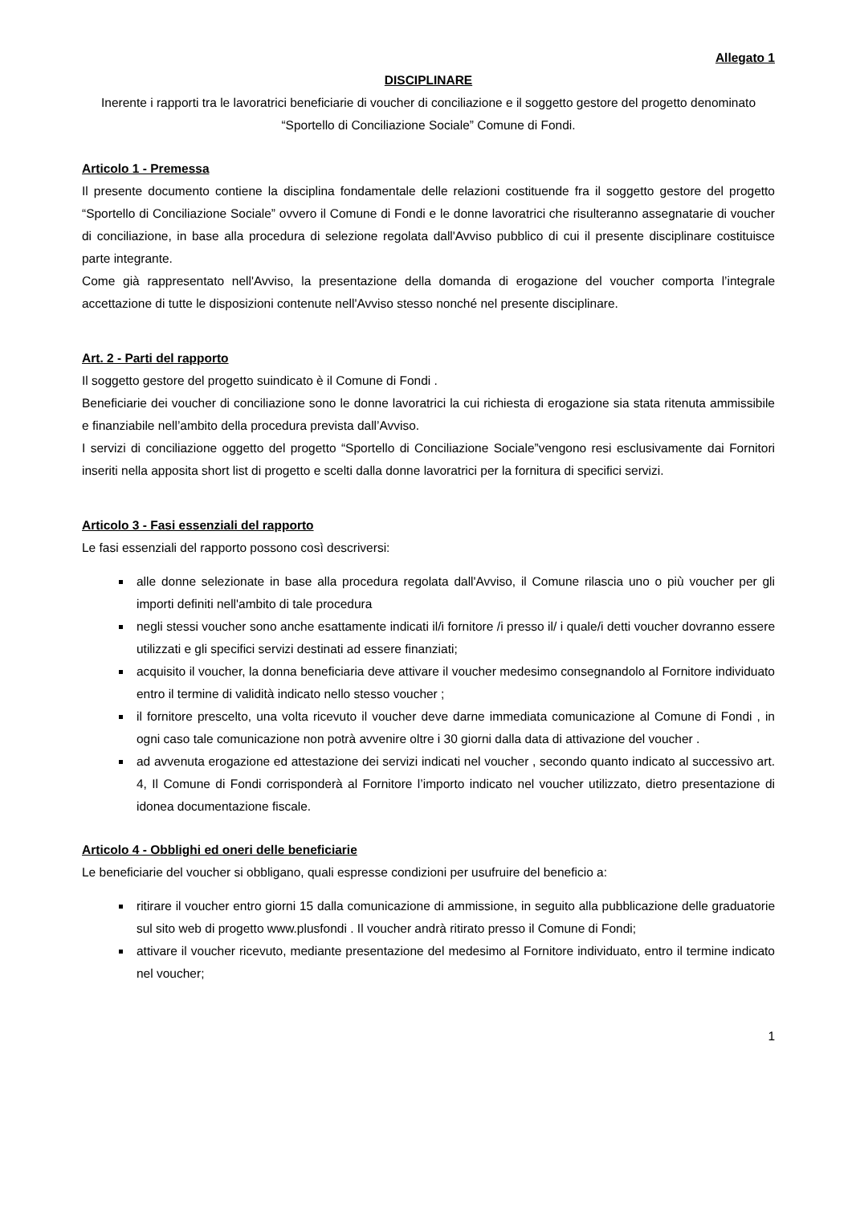Allegato 1
DISCIPLINARE
Inerente i rapporti tra le lavoratrici beneficiarie di voucher di conciliazione e il soggetto gestore del progetto denominato “Sportello di Conciliazione Sociale” Comune di Fondi.
Articolo 1 - Premessa
Il presente documento contiene la disciplina fondamentale delle relazioni costituende fra il soggetto gestore del progetto “Sportello di Conciliazione Sociale” ovvero il Comune di Fondi e le donne lavoratrici che risulteranno assegnatarie di voucher di conciliazione, in base alla procedura di selezione regolata dall'Avviso pubblico di cui il presente disciplinare costituisce parte integrante.
Come già rappresentato nell'Avviso, la presentazione della domanda di erogazione del voucher comporta l’integrale accettazione di tutte le disposizioni contenute nell'Avviso stesso nonché nel presente disciplinare.
Art. 2 - Parti del rapporto
Il soggetto gestore del progetto suindicato è il Comune di Fondi .
Beneficiarie dei voucher di conciliazione sono le donne lavoratrici la cui richiesta di erogazione sia stata ritenuta ammissibile e finanziabile nell’ambito della procedura prevista dall’Avviso.
I servizi di conciliazione oggetto del progetto “Sportello di Conciliazione Sociale”vengono resi esclusivamente dai Fornitori inseriti nella apposita short list di progetto e scelti dalla donne lavoratrici per la fornitura di specifici servizi.
Articolo 3 - Fasi essenziali del rapporto
Le fasi essenziali del rapporto possono così descriversi:
alle donne selezionate in base alla procedura regolata dall'Avviso, il Comune rilascia uno o più voucher per gli importi definiti nell'ambito di tale procedura
negli stessi voucher sono anche esattamente indicati il/i fornitore /i presso il/ i quale/i detti voucher dovranno essere utilizzati e gli specifici servizi destinati ad essere finanziati;
acquisito il voucher, la donna beneficiaria deve attivare il voucher medesimo consegnandolo al Fornitore individuato entro il termine di validità indicato nello stesso voucher ;
il fornitore prescelto, una volta ricevuto il voucher deve darne immediata comunicazione al Comune di Fondi , in ogni caso tale comunicazione non potrà avvenire oltre i 30 giorni dalla data di attivazione del voucher .
ad avvenuta erogazione ed attestazione dei servizi indicati nel voucher , secondo quanto indicato al successivo art. 4, Il Comune di Fondi corrisponderà al Fornitore l’importo indicato nel voucher utilizzato, dietro presentazione di idonea documentazione fiscale.
Articolo 4 - Obblighi ed oneri delle beneficiarie
Le beneficiarie del voucher si obbligano, quali espresse condizioni per usufruire del beneficio a:
ritirare il voucher entro giorni 15 dalla comunicazione di ammissione, in seguito alla pubblicazione delle graduatorie sul sito web di progetto www.plusfondi . Il voucher andrà ritirato presso il Comune di Fondi;
attivare il voucher ricevuto, mediante presentazione del medesimo al Fornitore individuato, entro il termine indicato nel voucher;
1